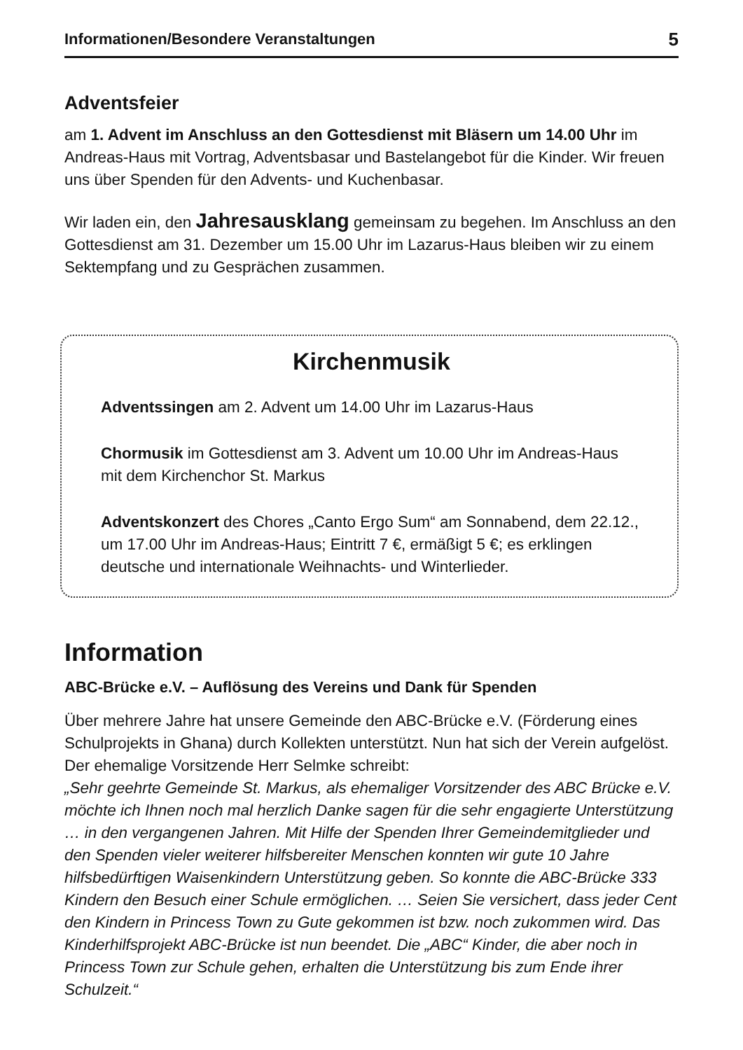Informationen/Besondere Veranstaltungen 5
Adventsfeier
am 1. Advent im Anschluss an den Gottesdienst mit Bläsern um 14.00 Uhr im Andreas-Haus mit Vortrag, Adventsbasar und Bastelangebot für die Kinder. Wir freuen uns über Spenden für den Advents- und Kuchenbasar.
Wir laden ein, den Jahresausklang gemeinsam zu begehen. Im Anschluss an den Gottesdienst am 31. Dezember um 15.00 Uhr im Lazarus-Haus bleiben wir zu einem Sektempfang und zu Gesprächen zusammen.
Kirchenmusik
Adventssingen am 2. Advent um 14.00 Uhr im Lazarus-Haus
Chormusik im Gottesdienst am 3. Advent um 10.00 Uhr im Andreas-Haus mit dem Kirchenchor St. Markus
Adventskonzert des Chores „Canto Ergo Sum“ am Sonnabend, dem 22.12., um 17.00 Uhr im Andreas-Haus; Eintritt 7 €, ermäßigt 5 €; es erklingen deutsche und internationale Weihnachts- und Winterlieder.
Information
ABC-Brücke e.V. – Auflösung des Vereins und Dank für Spenden
Über mehrere Jahre hat unsere Gemeinde den ABC-Brücke e.V. (Förderung eines Schulprojekts in Ghana) durch Kollekten unterstützt. Nun hat sich der Verein aufgelöst. Der ehemalige Vorsitzende Herr Selmke schreibt:
„Sehr geehrte Gemeinde St. Markus, als ehemaliger Vorsitzender des ABC Brücke e.V. möchte ich Ihnen noch mal herzlich Danke sagen für die sehr engagierte Unterstützung … in den vergangenen Jahren. Mit Hilfe der Spenden Ihrer Gemeindemitglieder und den Spenden vieler weiterer hilfsbereiter Menschen konnten wir gute 10 Jahre hilfsbedürftigen Waisenkindern Unterstützung geben. So konnte die ABC-Brücke 333 Kindern den Besuch einer Schule ermöglichen. … Seien Sie versichert, dass jeder Cent den Kindern in Princess Town zu Gute gekommen ist bzw. noch zukommen wird. Das Kinderhilfsprojekt ABC-Brücke ist nun beendet. Die „ABC“ Kinder, die aber noch in Princess Town zur Schule gehen, erhalten die Unterstützung bis zum Ende ihrer Schulzeit.“